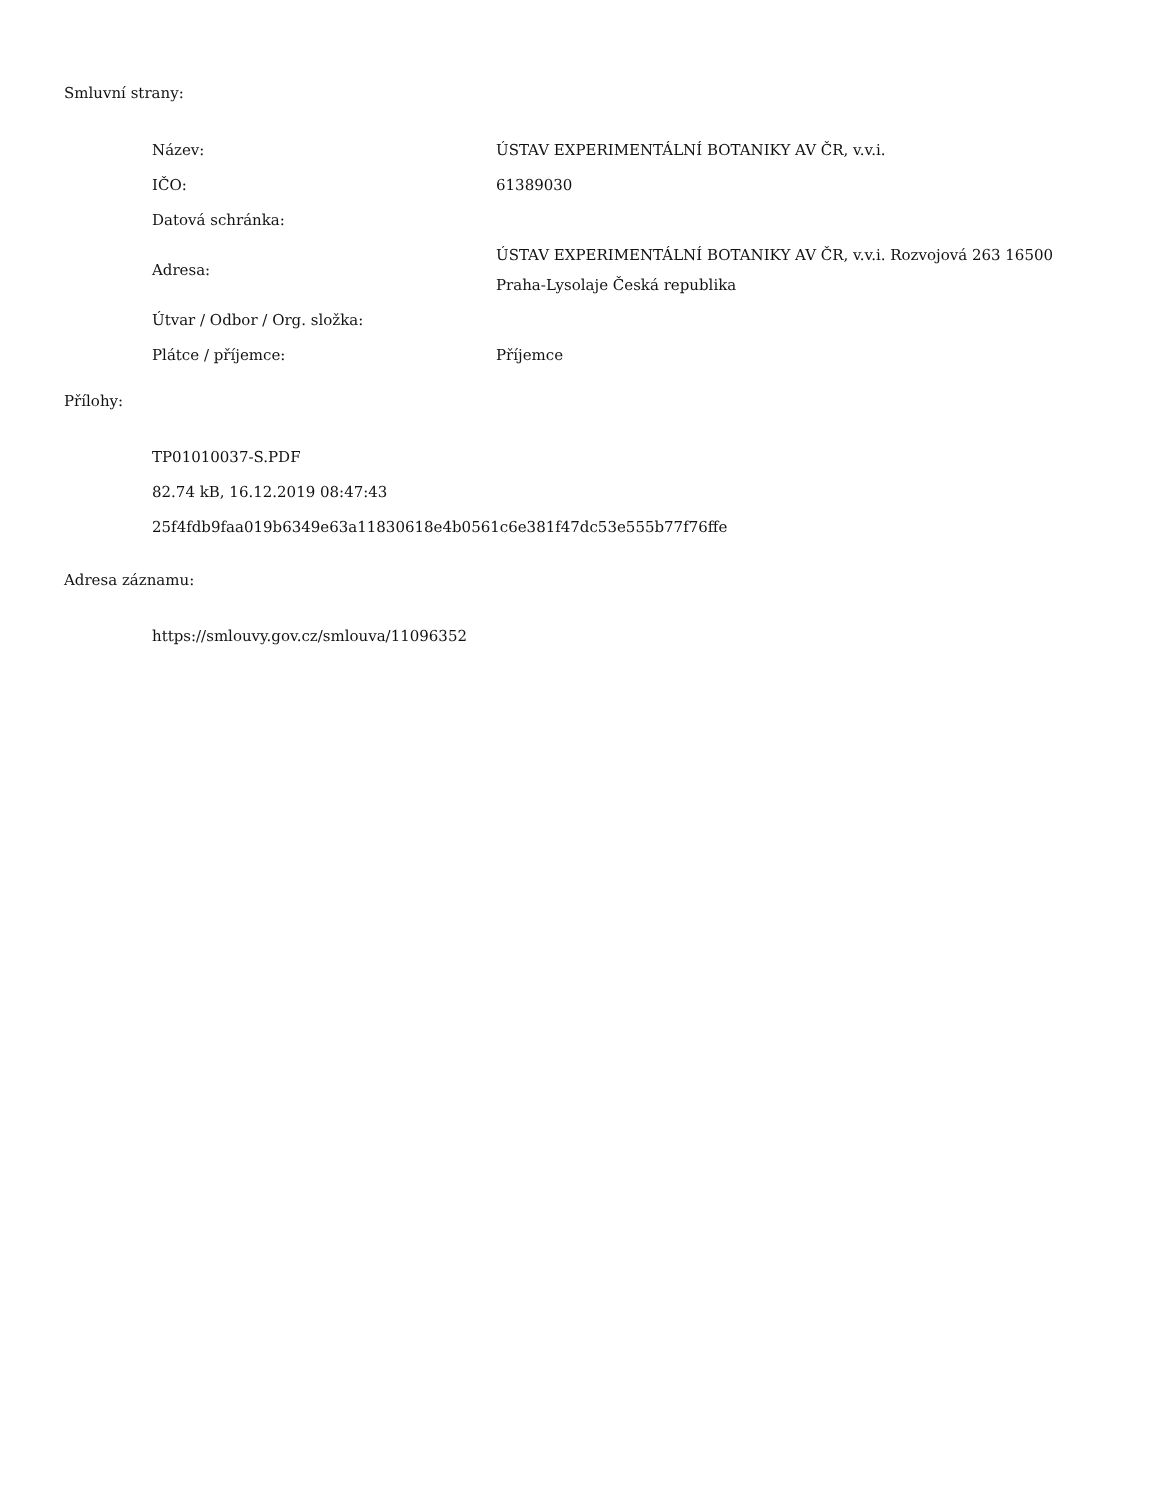Smluvní strany:
| Název: | ÚSTAV EXPERIMENTÁLNÍ BOTANIKY AV ČR, v.v.i. |
| IČO: | 61389030 |
| Datová schránka: | |
| Adresa: | ÚSTAV EXPERIMENTÁLNÍ BOTANIKY AV ČR, v.v.i. Rozvojová 263 16500 Praha-Lysolaje Česká republika |
| Útvar / Odbor / Org. složka: | |
| Plátce / příjemce: | Příjemce |
Přílohy:
TP01010037-S.PDF
82.74 kB, 16.12.2019 08:47:43
25f4fdb9faa019b6349e63a11830618e4b0561c6e381f47dc53e555b77f76ffe
Adresa záznamu:
https://smlouvy.gov.cz/smlouva/11096352